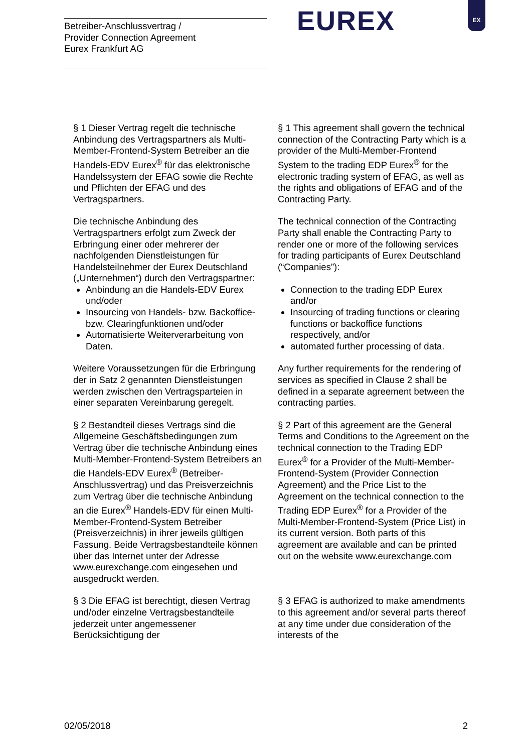Betreiber-Anschlussvertrag /
Provider Connection Agreement
Eurex Frankfurt AG
EUREX
EX
§ 1 Dieser Vertrag regelt die technische Anbindung des Vertragspartners als Multi-Member-Frontend-System Betreiber an die Handels-EDV Eurex<sup>®</sup> für das elektronische Handelssystem der EFAG sowie die Rechte und Pflichten der EFAG und des Vertragspartners.
§ 1 This agreement shall govern the technical connection of the Contracting Party which is a provider of the Multi-Member-Frontend System to the trading EDP Eurex<sup>®</sup> for the electronic trading system of EFAG, as well as the rights and obligations of EFAG and of the Contracting Party.
Die technische Anbindung des Vertragspartners erfolgt zum Zweck der Erbringung einer oder mehrerer der nachfolgenden Dienstleistungen für Handelsteilnehmer der Eurex Deutschland („Unternehmen“) durch den Vertragspartner:
Anbindung an die Handels-EDV Eurex und/oder
Insourcing von Handels- bzw. Backoffice- bzw. Clearingfunktionen und/oder
Automatisierte Weiterverarbeitung von Daten.
The technical connection of the Contracting Party shall enable the Contracting Party to render one or more of the following services for trading participants of Eurex Deutschland (“Companies”):
Connection to the trading EDP Eurex and/or
Insourcing of trading functions or clearing functions or backoffice functions respectively, and/or
automated further processing of data.
Weitere Voraussetzungen für die Erbringung der in Satz 2 genannten Dienstleistungen werden zwischen den Vertragsparteien in einer separaten Vereinbarung geregelt.
Any further requirements for the rendering of services as specified in Clause 2 shall be defined in a separate agreement between the contracting parties.
§ 2 Bestandteil dieses Vertrags sind die Allgemeine Geschäftsbedingungen zum Vertrag über die technische Anbindung eines Multi-Member-Frontend-System Betreibers an die Handels-EDV Eurex<sup>®</sup> (Betreiber-Anschlussvertrag) und das Preisverzeichnis zum Vertrag über die technische Anbindung an die Eurex<sup>®</sup> Handels-EDV für einen Multi-Member-Frontend-System Betreiber (Preisverzeichnis) in ihrer jeweils gültigen Fassung. Beide Vertragsbestandteile können über das Internet unter der Adresse www.eurexchange.com eingesehen und ausgedruckt werden.
§ 2 Part of this agreement are the General Terms and Conditions to the Agreement on the technical connection to the Trading EDP Eurex<sup>®</sup> for a Provider of the Multi-Member-Frontend-System (Provider Connection Agreement) and the Price List to the Agreement on the technical connection to the Trading EDP Eurex<sup>®</sup> for a Provider of the Multi-Member-Frontend-System (Price List) in its current version. Both parts of this agreement are available and can be printed out on the website www.eurexchange.com
§ 3 Die EFAG ist berechtigt, diesen Vertrag und/oder einzelne Vertragsbestandteile jederzeit unter angemessener Berücksichtigung der
§ 3 EFAG is authorized to make amendments to this agreement and/or several parts thereof at any time under due consideration of the interests of the
02/05/2018 2